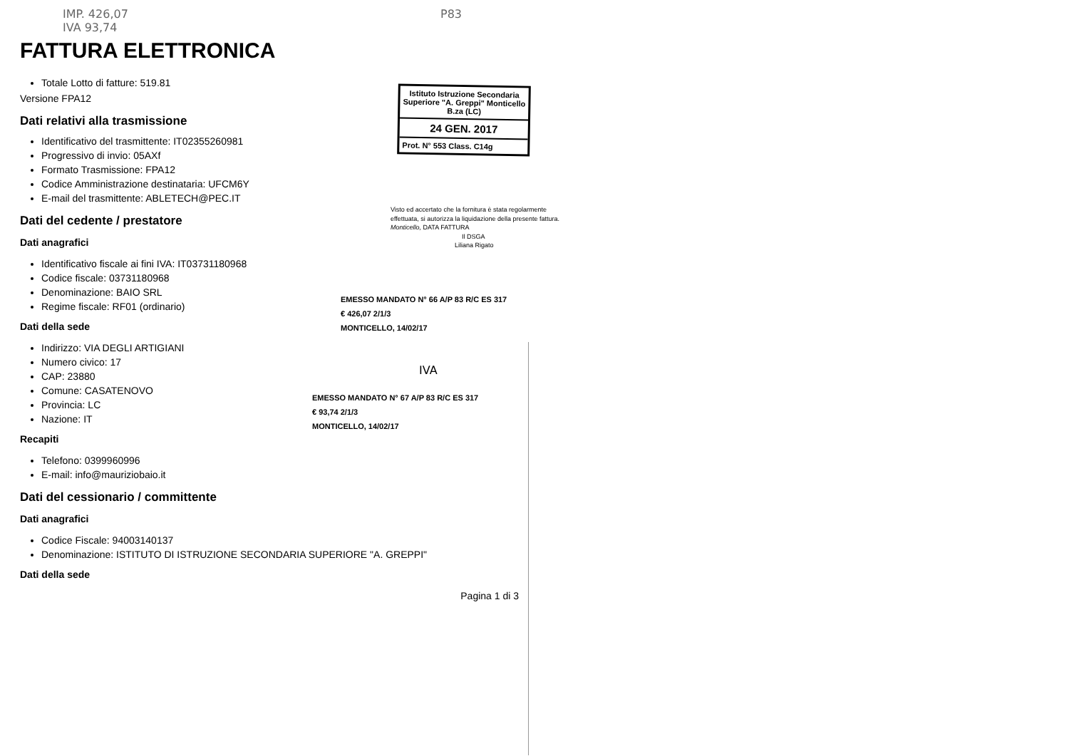IMP. 426,07
IVA 93,74
FATTURA ELETTRONICA
Totale Lotto di fatture: 519.81
Versione FPA12
Dati relativi alla trasmissione
Identificativo del trasmittente: IT02355260981
Progressivo di invio: 05AXf
Formato Trasmissione: FPA12
Codice Amministrazione destinataria: UFCM6Y
E-mail del trasmittente: ABLETECH@PEC.IT
Dati del cedente / prestatore
Dati anagrafici
Identificativo fiscale ai fini IVA: IT03731180968
Codice fiscale: 03731180968
Denominazione: BAIO SRL
Regime fiscale: RF01 (ordinario)
Dati della sede
Indirizzo: VIA DEGLI ARTIGIANI
Numero civico: 17
CAP: 23880
Comune: CASATENOVO
Provincia: LC
Nazione: IT
Recapiti
Telefono: 0399960996
E-mail: info@mauriziobaio.it
Dati del cessionario / committente
Dati anagrafici
Codice Fiscale: 94003140137
Denominazione: ISTITUTO DI ISTRUZIONE SECONDARIA SUPERIORE "A. GREPPI"
Dati della sede
Pagina 1 di 3
P83
Istituto Istruzione Secondaria Superiore "A. Greppi" Monticello B.za (LC)
24 GEN. 2017
Prot. N° 553 Class. C14g
Visto ed accertato che la fornitura è stata regolarmente effettuata, si autorizza la liquidazione della presente fattura.
Monticello, DATA FATTURA
Il DSGA
Liliana Rigato
EMESSO MANDATO N° 66 A/P 83 R/C ES 317
€ 426,07 2/1/3
MONTICELLO, 14/02/17
IVA
EMESSO MANDATO N° 67 A/P 83 R/C ES 317
€ 93,74 2/1/3
MONTICELLO, 14/02/17